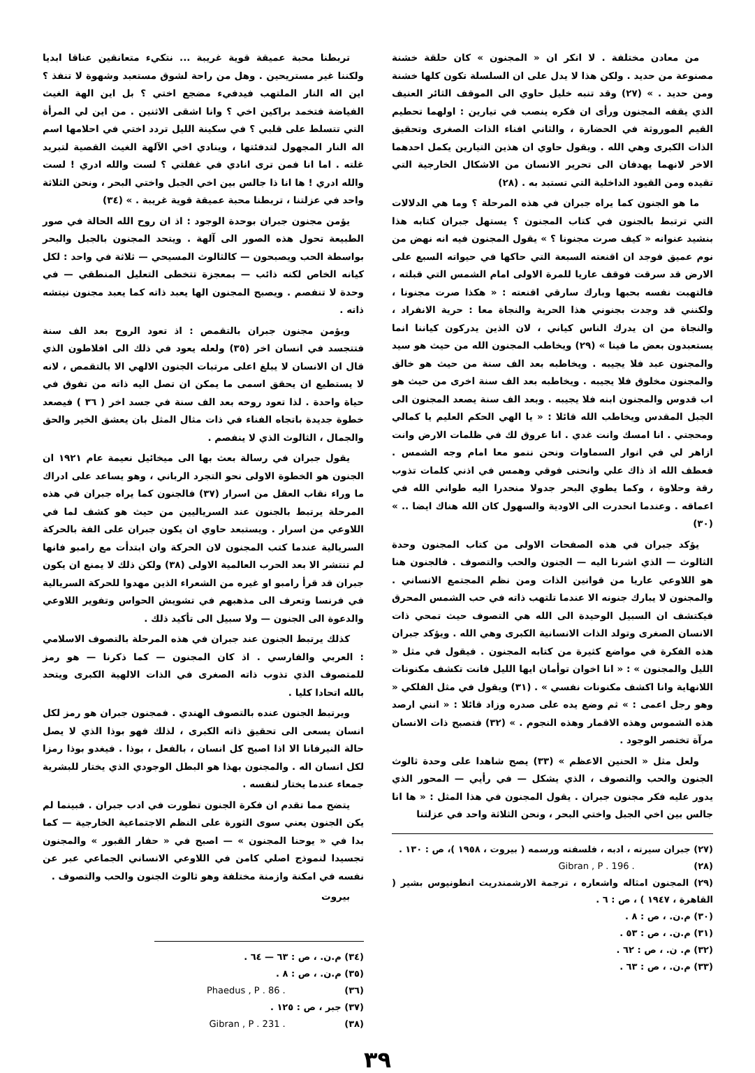من معادن مختلفة . لا انكر ان « المجنون » كان حلقة خشنة مصنوعة من حديد . ولكن هذا لا يدل على ان السلسلة تكون كلها خشنة ومن حديد . » (٢٧) وقد تنبه خليل حاوي الى الموقف الثائر العنيف الذي يقفه المجنون ورأى ان فكره ينصب في تيارين : اولهما تحطيم القيم الموروثة في الحضارة ، والثاني افناء الذات الصغرى وتحقيق الذات الكبرى وهي الله . ويقول حاوي ان هذين التيارين يكمل احدهما الاخر لانهما يهدفان الى تحرير الانسان من الاشكال الخارجية التي تقيده ومن القيود الداخلية التي تستبد به . (٢٨)
ما هو الجنون كما يراه جبران في هذه المرحلة ؟ وما هي الدلالات التي ترتبط بالجنون في كتاب المجنون ؟ يستهل جبران كتابه هذا بنشيد عنوانه « كيف صرت مجنونا ؟ » يقول المجنون فيه انه نهض من نوم عميق فوجد ان اقنعته السبعة التي حاكها في حيواته السبع على الارض قد سرقت فوقف عاريا للمرة الاولى امام الشمس التي قبلته ، فالتهبت نفسه بحبها وبارك سارقي اقنعته : « هكذا صرت مجنونا ، ولكنني قد وجدت بجنوني هذا الحرية والنجاة معا : حرية الانفراد ، والنجاة من ان يدرك الناس كياني ، لان الذين يدركون كياننا انما يستعبدون بعض ما فينا » (٢٩) ويخاطب المجنون الله من حيث هو سيد والمجنون عبد فلا يجيبه . ويخاطبه بعد الف سنة من حيث هو خالق والمجنون مخلوق فلا يجيبه . ويخاطبه بعد الف سنة اخرى من حيث هو اب قدوس والمجنون ابنه فلا يجيبه . وبعد الف سنة يصعد المجنون الى الجبل المقدس ويخاطب الله قائلا : « يا الهي الحكم العليم يا كمالي ومحجتي . انا امسك وانت غدي . انا عروق لك في ظلمات الارض وانت ازاهر لي في انوار السماوات ونحن ننمو معا امام وجه الشمس . فعطف الله اذ ذاك علي وانحنى فوقي وهمس في اذني كلمات تذوب رقة وحلاوة ، وكما يطوي البحر جدولا منحدرا اليه طواني الله في اعماقه . وعندما انحدرت الى الاودية والسهول كان الله هناك ايضا .. » (٣٠)
يؤكد جبران في هذه الصفحات الاولى من كتاب المجنون وحدة الثالوث — الذي اشرنا اليه — الجنون والحب والتصوف . فالجنون هنا هو اللاوعي عاريا من قوانين الذات ومن نظم المجتمع الانساني . والمجنون لا يبارك جنونه الا عندما تلتهب ذاته في حب الشمس المحرق فيكتشف ان السبيل الوحيدة الى الله هي التصوف حيث تمحي ذات الانسان الصغرى وتولد الذات الانسانية الكبرى وهي الله . ويؤكد جبران هذه الفكرة في مواضع كثيرة من كتابه المجنون . فيقول في مثل « الليل والمجنون » : « انا اخوان توأمان ايها الليل فانت تكشف مكنونات اللانهاية وانا اكشف مكنونات نفسي » . (٣١) ويقول في مثل الفلكي « وهو رجل اعمى : » ثم وضع يده على صدره وزاد قائلا : « انني ارصد هذه الشموس وهذه الاقمار وهذه النجوم . » (٣٢) فتصبح ذات الانسان مرآة تختصر الوجود .
ولعل مثل « الحنين الاعظم » (٣٣) يصح شاهدا على وحدة ثالوث الجنون والحب والتصوف ، الذي يشكل — في رأيي — المحور الذي يدور عليه فكر مجنون جبران . يقول المجنون في هذا المثل : « ها انا جالس بين اخي الجبل واختي البحر ، ونحن الثلاثة واحد في عزلتنا
(٢٧) جبران سيرته ، ادبه ، فلسفته ورسمه ( بيروت ، ١٩٥٨ )، ص : ١٣٠ .
(٢٨) Gibran , P . 196 .
(٢٩) المجنون امثاله واشعاره ، ترجمة الارشمندريت انطونيوس بشير ( القاهرة ، ١٩٤٧ ) ، ص : ٦ .
(٣٠) م.ن. ، ص : ٨ .
(٣١) م.ن. ، ص : ٥٣ .
(٣٢) م. ن. ، ص : ٦٢ .
(٣٣) م.ن. ، ص : ٦٣ .
تربطنا محبة عميقة قوية غريبة ... نتكيء متعانقين عناقا ابديا ولكننا غير مستريحين . وهل من راحة لشوق مستعبد وشهوة لا تنفذ ؟ اين اله النار الملتهب فيدفيء مضجع اختي ؟ بل اين الهة الغيث الفياضة فتخمد براكين اخي ؟ وانا اشقى الاثنين . من اين لي المرأة التي تتسلط على قلبي ؟ في سكينة الليل تردد اختي في احلامها اسم اله النار المجهول لتدفئتها ، وينادي اخي الآلهة الغيث القصية لتبريد غلته . اما انا فمن ترى انادي في غفلتي ؟ لست والله ادري ! لست والله ادري ! ها انا ذا جالس بين اخي الجبل واختي البحر ، ونحن الثلاثة واحد في عزلتنا ، تربطنا محبة عميقة قوية غريبة . » (٣٤)
يؤمن مجنون جبران بوحدة الوجود : اذ ان روح الله الحالة في صور الطبيعة تحول هذه الصور الى آلهة . ويتحد المجنون بالجبل والبحر بواسطة الحب ويصبحون — كالثالوث المسيحي — ثلاثة في واحد : لكل كيانه الخاص لكنه ذائب — بمعجزة تتخطى التعليل المنطقي — في وحدة لا تنفصم . ويصبح المجنون الها يعبد ذاته كما يعبد مجنون نيتشه ذاته .
ويؤمن مجنون جبران بالتقمص : اذ تعود الروح بعد الف سنة فتتجسد في انسان اخر (٣٥) ولعله يعود في ذلك الى افلاطون الذي قال ان الانسان لا يبلغ اعلى مرتبات الجنون الالهي الا بالتقمص ، لانه لا يستطيع ان يحقق اسمى ما يمكن ان تصل اليه ذاته من تفوق في حياة واحدة . لذا تعود روحه بعد الف سنة في جسد اخر ( ٣٦ ) فيصعد خطوة جديدة باتجاه الفناء في ذات مثال المثل بان يعشق الخير والحق والجمال ، الثالوث الذي لا ينفصم .
يقول جبران في رسالة بعث بها الى ميخائيل نعيمة عام ١٩٢١ ان الجنون هو الخطوة الاولى نحو التجرد الرباني ، وهو يساعد على ادراك ما وراء نقاب العقل من اسرار (٣٧) فالجنون كما يراه جبران في هذه المرحلة يرتبط بالجنون عند السرياليين من حيث هو كشف لما في اللاوعي من اسرار . ويستبعد حاوي ان يكون جبران على الفة بالحركة السريالية عندما كتب المجنون لان الحركة وان ابتدأت مع رامبو فانها لم تنتشر الا بعد الحرب العالمية الاولى (٣٨) ولكن ذلك لا يمنع ان يكون جبران قد قرأ رامبو او غيره من الشعراء الذين مهدوا للحركة السريالية في فرنسا وتعرف الى مذهبهم في تشويش الحواس وتفوير اللاوعي والدعوة الى الجنون — ولا سبيل الى تأكيد ذلك .
كذلك يرتبط الجنون عند جبران في هذه المرحلة بالتصوف الاسلامي : العربي والفارسي . اذ كان المجنون — كما ذكرنا — هو رمز للمتصوف الذي تذوب ذاته الصغرى في الذات الالهية الكبرى ويتحد بالله اتحادا كليا .
ويرتبط الجنون عنده بالتصوف الهندي . فمجنون جبران هو رمز لكل انسان يسعى الى تحقيق ذاته الكبرى ، لذلك فهو بوذا الذي لا يصل حالة النيرفانا الا اذا اصبح كل انسان ، بالفعل ، بوذا . فيغدو بوذا رمزا لكل انسان اله . والمجنون بهذا هو البطل الوجودي الذي يختار للبشرية جمعاء عندما يختار لنفسه .
يتضح مما تقدم ان فكرة الجنون تطورت في ادب جبران . فبينما لم يكن الجنون يعني سوى الثورة على النظم الاجتماعية الخارجية — كما بدا في « يوحنا المجنون » — اصبح في « حفار القبور » والمجنون تجسيدا لنموذج اصلي كامن في اللاوعي الانساني الجماعي عبر عن نفسه في امكنة وازمنة مختلفة وهو ثالوث الجنون والحب والتصوف .
بيروت
(٣٤) م.ن. ، ص : ٦٣ — ٦٤ .
(٣٥) م.ن. ، ص : ٨ .
(٣٦) Phaedus , P . 86 .
(٣٧) جبر ، ص : ١٢٥ .
(٣٨) Gibran , P . 231 .
٣٩